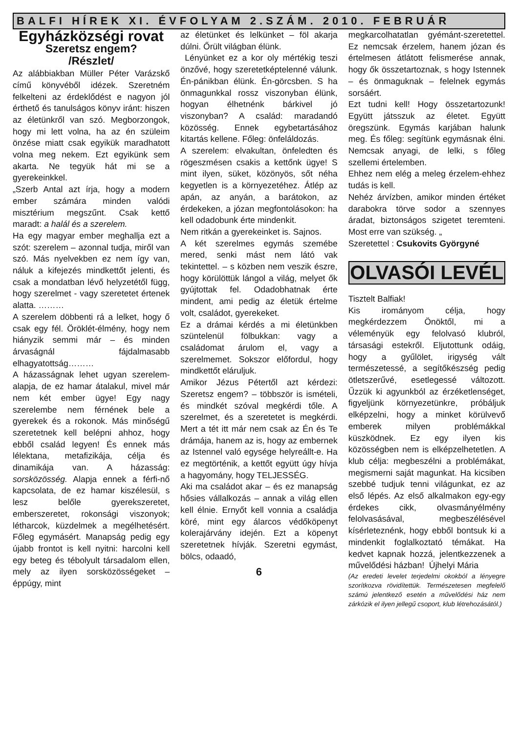BALFI HÍREK XI. ÉVFOLYAM 2.SZÁM. 2010. FEBRUÁR
Egyházközségi rovat
Szeretsz engem?
/Részlet/
Az alábbiakban Müller Péter Varázskő című könyvéből idézek. Szeretném felkelteni az érdeklődést e nagyon jól érthető és tanulságos könyv iránt: hiszen az életünkről van szó. Megborzongok, hogy mi lett volna, ha az én szüleim önzése miatt csak egyikük maradhatott volna meg nekem. Ezt egyikünk sem akarta. Ne tegyük hát mi se a gyerekeinkkel.
„Szerb Antal azt írja, hogy a modern ember számára minden valódi misztérium megszűnt. Csak kettő maradt: a halál és a szerelem.
Ha egy magyar ember meghallja ezt a szót: szerelem – azonnal tudja, miről van szó. Más nyelvekben ez nem így van, náluk a kifejezés mindkettőt jelenti, és csak a mondatban lévő helyzetétől függ, hogy szerelmet - vagy szeretetet értenek alatta. ………
A szerelem döbbenti rá a lelket, hogy ő csak egy fél. Öröklét-élmény, hogy nem hiányzik semmi már – és minden árvaságnál fájdalmasabb elhagyatottság………
A házasságnak lehet ugyan szerelem-alapja, de ez hamar átalakul, mivel már nem két ember ügye! Egy nagy szerelembe nem férnének bele a gyerekek és a rokonok. Más minőségű szeretetnek kell belépni ahhoz, hogy ebből család legyen! És ennek más lélektana, metafizikája, célja és dinamikája van. A házasság: sorsközösség. Alapja ennek a férfi-nő kapcsolata, de ez hamar kiszélesül, s lesz belőle gyerekszeretet, emberszeretet, rokonsági viszonyok; létharcok, küzdelmek a megélhetésért. Főleg egymásért. Manapság pedig egy újabb frontot is kell nyitni: harcolni kell egy beteg és tébolyult társadalom ellen, mely az ilyen sorsközösségeket – éppúgy, mint
az életünket és lelkünket – föl akarja dúlni. Őrült világban élünk.
Lényünket ez a kor oly mértékig teszi önzővé, hogy szeretetképtelenné válunk. Én-pánikban élünk. Én-görcsben. S ha önmagunkkal rossz viszonyban élünk, hogyan élhetnénk bárkivel jó viszonyban? A család: maradandó közösség. Ennek egybetartásához kitartás kellene. Főleg: önfeláldozás.
A szerelem: elvakultan, önfeledten és rögeszmésen csakis a kettőnk ügye! S mint ilyen, süket, közönyös, sőt néha kegyetlen is a környezetéhez. Átlép az apán, az anyán, a barátokon, az érdekeken, a józan megfontolásokon: ha kell odadobunk érte mindenkit.
Nem ritkán a gyerekeinket is. Sajnos.
A két szerelmes egymás szemébe mered, senki mást nem látó vak tekintettel. – s közben nem veszik észre, hogy körülöttük lángol a világ, melyet ők gyújtottak fel. Odadobhatnak érte mindent, ami pedig az életük értelme volt, családot, gyerekeket.
Ez a drámai kérdés a mi életünkben szüntelenül fölbukkan: vagy a családomat árulom el, vagy a szerelmemet. Sokszor előfordul, hogy mindkettőt eláruljuk.
Amikor Jézus Pétertől azt kérdezi: Szeretsz engem? – többször is ismételi, és mindkét szóval megkérdi tőle. A szerelmet, és a szeretetet is megkérdi. Mert a tét itt már nem csak az Én és Te drámája, hanem az is, hogy az embernek az Istennel való egysége helyreállt-e. Ha ez megtörténik, a kettőt együtt úgy hívja a hagyomány, hogy TELJESSÉG.
Aki ma családot akar – és ez manapság hősies vállalkozás – annak a világ ellen kell élnie. Ernyőt kell vonnia a családja köré, mint egy álarcos védőköpenyt kolerajárvány idején. Ezt a köpenyt szeretetnek hívják. Szeretni egymást, bölcs, odaadó,
6
megkarcolhatatlan gyémánt-szeretettel. Ez nemcsak érzelem, hanem józan és értelmesen átlátott felismerése annak, hogy ők összetartoznak, s hogy Istennek – és önmaguknak – felelnek egymás sorsáért.
Ezt tudni kell! Hogy összetartozunk! Együtt játsszuk az életet. Együtt öregszünk. Egymás karjában halunk meg. És főleg: segítünk egymásnak élni. Nemcsak anyagi, de lelki, s főleg szellemi értelemben.
Ehhez nem elég a meleg érzelem-ehhez tudás is kell.
Nehéz árvízben, amikor minden értéket darabokra törve sodor a szennyes áradat, biztonságos szigetet teremteni. Most erre van szükség. „
Szeretettel : Csukovits Györgyné
OLVASÓI LEVÉL
Tisztelt Balfiak!
Kis irományom célja, hogy megkérdezzem Önöktől, mi a véleményük egy felolvasó klubról, társasági estekről. Eljutottunk odáig, hogy a gyűlölet, irigység vált természetessé, a segítőkészség pedig ötletszerűvé, esetlegessé változott. Űzzük ki agyunkból az érzéketlenséget, figyeljünk környezetünkre, próbáljuk elképzelni, hogy a minket körülvevő emberek milyen problémákkal küszködnek. Ez egy ilyen kis közösségben nem is elképzelhetetlen. A klub célja: megbeszélni a problémákat, megismerni saját magunkat. Ha kicsiben szebbé tudjuk tenni világunkat, ez az első lépés. Az első alkalmakon egy-egy érdekes cikk, olvasmányélmény felolvasásával, megbeszélésével kísérleteznénk, hogy ebből bontsuk ki a mindenkit foglalkoztató témákat. Ha kedvet kapnak hozzá, jelentkezzenek a művelődési házban! Újhelyi Mária
(Az eredeti levelet terjedelmi okokból a lényegre szorítkozva rövidítettük. Természetesen megfelelő számú jelentkező esetén a művelődési ház nem zárkózik el ilyen jellegű csoport, klub létrehozásától.)